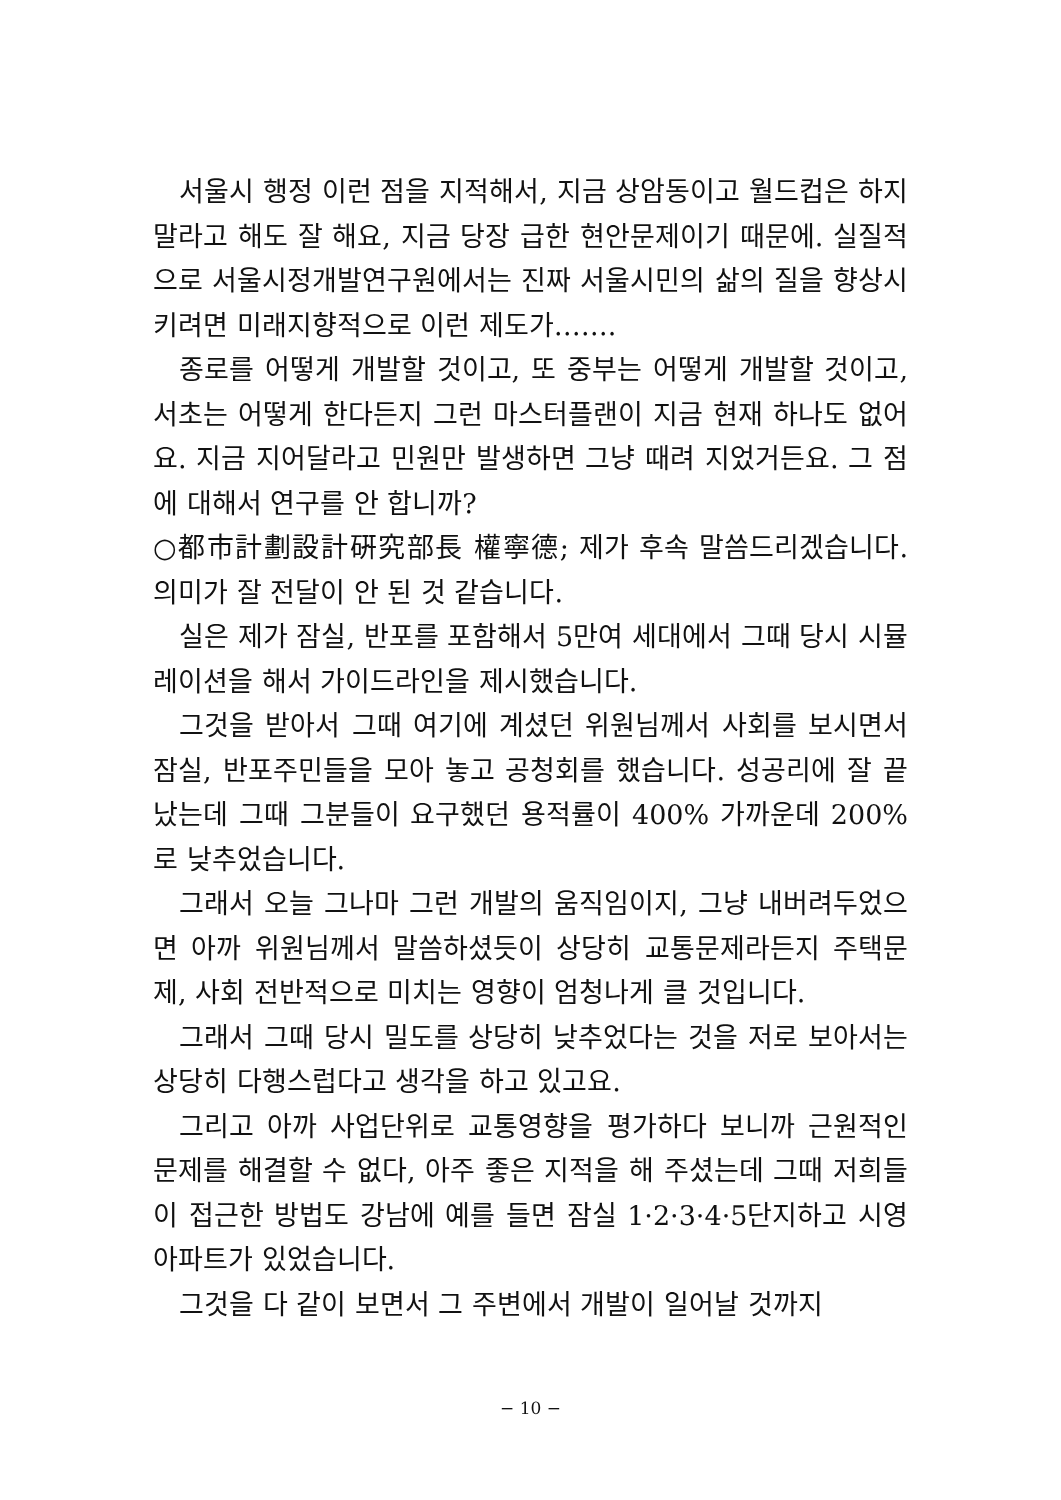서울시 행정 이런 점을 지적해서, 지금 상암동이고 월드컵은 하지 말라고 해도 잘 해요, 지금 당장 급한 현안문제이기 때문에. 실질적으로 서울시정개발연구원에서는 진짜 서울시민의 삶의 질을 향상시키려면 미래지향적으로 이런 제도가…….
종로를 어떻게 개발할 것이고, 또 중부는 어떻게 개발할 것이고, 서초는 어떻게 한다든지 그런 마스터플랜이 지금 현재 하나도 없어요. 지금 지어달라고 민원만 발생하면 그냥 때려 지었거든요. 그 점에 대해서 연구를 안 합니까?
○都市計劃設計硏究部長 權寧德; 제가 후속 말씀드리겠습니다. 의미가 잘 전달이 안 된 것 같습니다.
실은 제가 잠실, 반포를 포함해서 5만여 세대에서 그때 당시 시뮬레이션을 해서 가이드라인을 제시했습니다.
그것을 받아서 그때 여기에 계셨던 위원님께서 사회를 보시면서 잠실, 반포주민들을 모아 놓고 공청회를 했습니다. 성공리에 잘 끝났는데 그때 그분들이 요구했던 용적률이 400% 가까운데 200%로 낮추었습니다.
그래서 오늘 그나마 그런 개발의 움직임이지, 그냥 내버려두었으면 아까 위원님께서 말씀하셨듯이 상당히 교통문제라든지 주택문제, 사회 전반적으로 미치는 영향이 엄청나게 클 것입니다.
그래서 그때 당시 밀도를 상당히 낮추었다는 것을 저로 보아서는 상당히 다행스럽다고 생각을 하고 있고요.
그리고 아까 사업단위로 교통영향을 평가하다 보니까 근원적인 문제를 해결할 수 없다, 아주 좋은 지적을 해 주셨는데 그때 저희들이 접근한 방법도 강남에 예를 들면 잠실 1·2·3·4·5단지하고 시영아파트가 있었습니다.
그것을 다 같이 보면서 그 주변에서 개발이 일어날 것까지
− 10 −